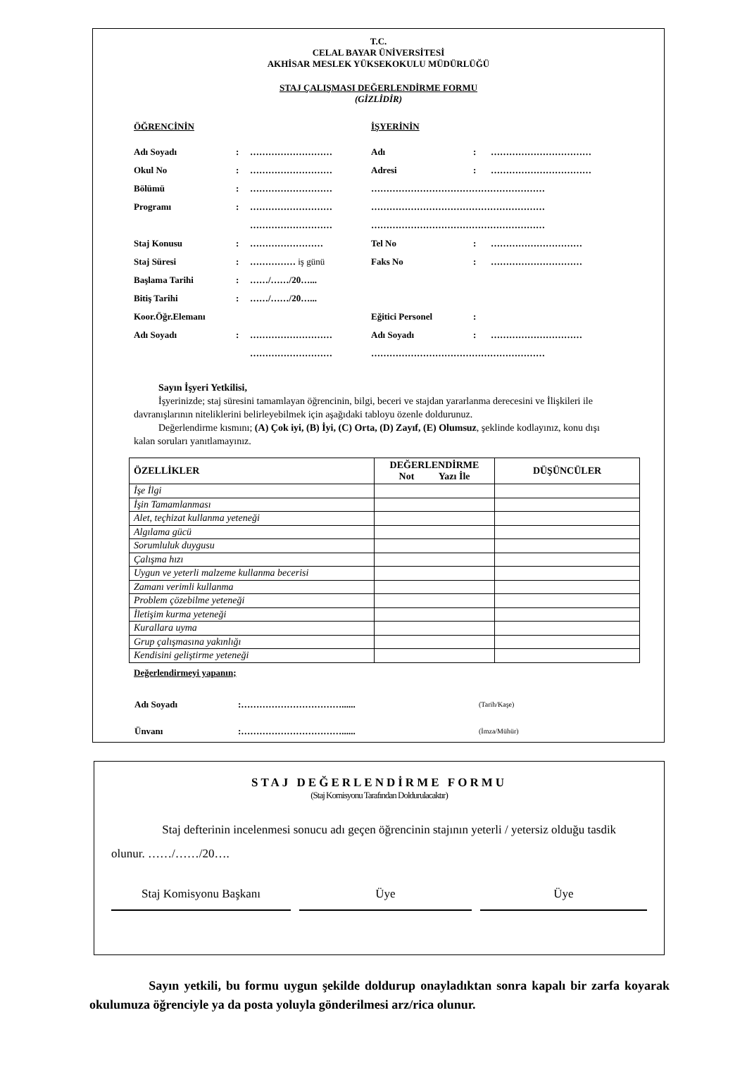T.C.
CELAL BAYAR ÜNİVERSİTESİ
AKHİSAR MESLEK YÜKSEKOKULU MÜDÜRLÜĞÜ
STAJ ÇALIŞMASI DEĞERLENDİRME FORMU
(GİZLİDİR)
| ÖĞRENCİNİN | | | İŞYERİNİN | | |
| Adı Soyadı | : | ……………………… | Adı | : | …………………………… |
| Okul No | : | ……………………… | Adresi | : | …………………………… |
| Bölümü | : | ……………………… | ………………………………………………… | | |
| Programı | : | ……………………… | ………………………………………………… | | |
| | | ……………………… | ………………………………………………… | | |
| Staj Konusu | : | …………………… | Tel No | : | ………………………… |
| Staj Süresi | : | …………… iş günü | Faks No | : | ………………………… |
| Başlama Tarihi | : | ……/……/20…... | | | |
| Bitiş Tarihi | : | ……/……/20…... | | | |
| Koor.Öğr.Elemanı | | | Eğitici Personel | : | |
| Adı Soyadı | : | ……………………… | Adı Soyadı | : | ………………………… |
| | | ……………………… | ………………………………………………… | | |
Sayın İşyeri Yetkilisi,
İşyerinizde; staj süresini tamamlayan öğrencinin, bilgi, beceri ve stajdan yararlanma derecesini ve İlişkileri ile davranışlarının niteliklerini belirleyebilmek için aşağıdaki tabloyu özenle doldurunuz.
Değerlendirme kısmını; (A) Çok iyi, (B) İyi, (C) Orta, (D) Zayıf, (E) Olumsuz, şeklinde kodlayınız, konu dışı kalan soruları yanıtlamayınız.
| ÖZELLİKLER | DEĞERLENDİRME Not Yazı İle | DÜŞÜNCÜLER |
| --- | --- | --- |
| İşe İlgi | | |
| İşin Tamamlanması | | |
| Alet, teçhizat kullanma yeteneği | | |
| Algılama gücü | | |
| Sorumluluk duygusu | | |
| Çalışma hızı | | |
| Uygun ve yeterli malzeme kullanma becerisi | | |
| Zamanı verimli kullanma | | |
| Problem çözebilme yeteneği | | |
| İletişim kurma yeteneği | | |
| Kurallara uyma | | |
| Grup çalışmasına yakınlığı | | |
| Kendisini geliştirme yeteneği | | |
Değerlendirmeyi yapanın;
| Adı Soyadı | :……………………………...... | (Tarih/Kaşe) |
| Ünvanı | :……………………………...... | (İmza/Mühür) |
STAJ DEĞERLENDİRME FORMU
(Staj Komisyonu Tarafından Doldurulacaktır)
Staj defterinin incelenmesi sonucu adı geçen öğrencinin stajının yeterli / yetersiz olduğu tasdik olunur. ……/……/20….
Staj Komisyonu Başkanı Üye Üye
Sayın yetkili, bu formu uygun şekilde doldurup onayladıktan sonra kapalı bir zarfa koyarak okulumuza öğrenciyle ya da posta yoluyla gönderilmesi arz/rica olunur.